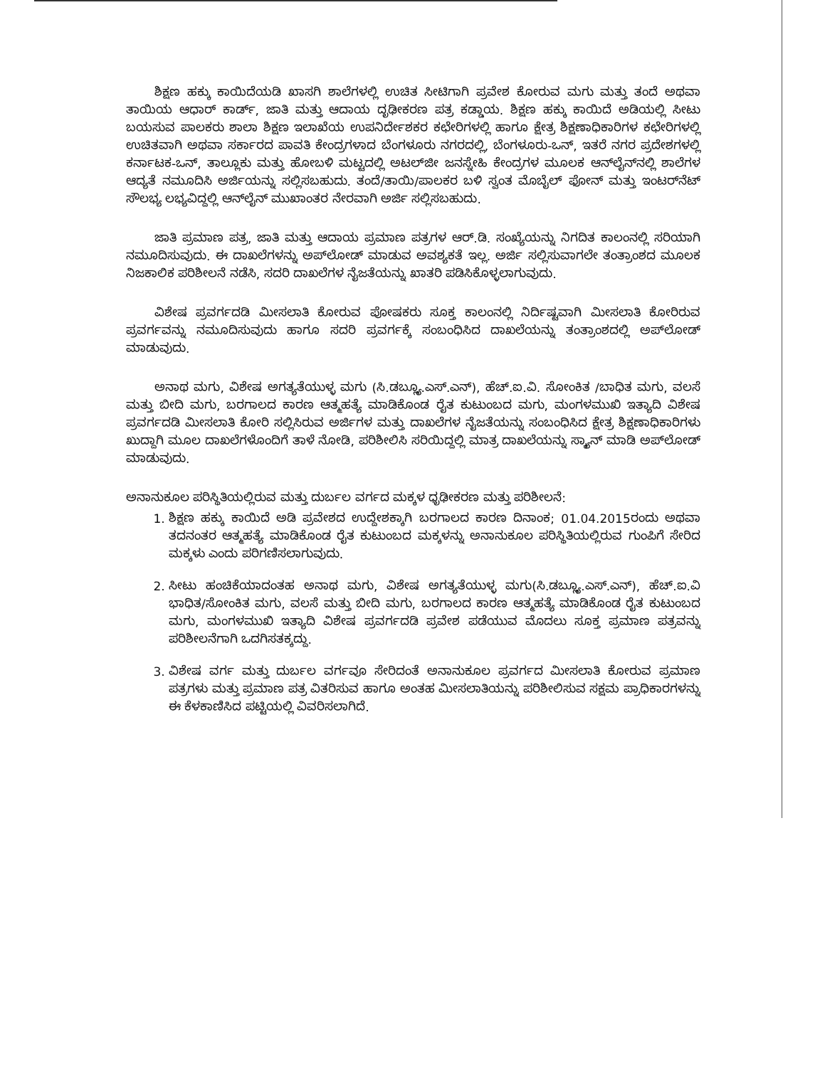ಶಿಕ್ಷಣ ಹಕ್ಕು ಕಾಯಿದೆಯಡಿ ಖಾಸಗಿ ಶಾಲೆಗಳಲ್ಲಿ ಉಚಿತ ಸೀಟಿಗಾಗಿ ಪ್ರವೇಶ ಕೋರುವ ಮಗು ಮತ್ತು ತಂದೆ ಅಥವಾ ತಾಯಿಯ ಆಧಾರ್ ಕಾರ್ಡ್, ಜಾತಿ ಮತ್ತು ಆದಾಯ ದೃಢೀಕರಣ ಪತ್ರ ಕಡ್ಡಾಯ. ಶಿಕ್ಷಣ ಹಕ್ಕು ಕಾಯಿದೆ ಅಡಿಯಲ್ಲಿ ಸೀಟು ಬಯಸುವ ಪಾಲಕರು ಶಾಲಾ ಶಿಕ್ಷಣ ಇಲಾಖೆಯ ಉಪನಿರ್ದೇಶಕರ ಕಛೇರಿಗಳಲ್ಲಿ ಹಾಗೂ ಕ್ಷೇತ್ರ ಶಿಕ್ಷಣಾಧಿಕಾರಿಗಳ ಕಛೇರಿಗಳಲ್ಲಿ ಉಚಿತವಾಗಿ ಅಥವಾ ಸರ್ಕಾರದ ಪಾವತಿ ಕೇಂದ್ರಗಳಾದ ಬೆಂಗಳೂರು ನಗರದಲ್ಲಿ, ಬೆಂಗಳೂರು-ಒನ್, ಇತರೆ ನಗರ ಪ್ರದೇಶಗಳಲ್ಲಿ ಕರ್ನಾಟಕ-ಒನ್, ತಾಲ್ಲೂಕು ಮತ್ತು ಹೋಬಳಿ ಮಟ್ಟದಲ್ಲಿ ಅಟಲ್‌ಜೀ ಜನಸ್ನೇಹಿ ಕೇಂದ್ರಗಳ ಮೂಲಕ ಆನ್‌ಲೈನ್‌ನಲ್ಲಿ ಶಾಲೆಗಳ ಆದ್ಯತೆ ನಮೂದಿಸಿ ಅರ್ಜಿಯನ್ನು ಸಲ್ಲಿಸಬಹುದು. ತಂದೆ/ತಾಯಿ/ಪಾಲಕರ ಬಳಿ ಸ್ವಂತ ಮೊಬೈಲ್ ಫೋನ್ ಮತ್ತು ಇಂಟರ್‌ನೆಟ್ ಸೌಲಭ್ಯ ಲಭ್ಯವಿದ್ದಲ್ಲಿ ಆನ್‌ಲೈನ್ ಮುಖಾಂತರ ನೇರವಾಗಿ ಅರ್ಜಿ ಸಲ್ಲಿಸಬಹುದು.
ಜಾತಿ ಪ್ರಮಾಣ ಪತ್ರ, ಜಾತಿ ಮತ್ತು ಆದಾಯ ಪ್ರಮಾಣ ಪತ್ರಗಳ ಆರ್.ಡಿ. ಸಂಖ್ಯೆಯನ್ನು ನಿಗದಿತ ಕಾಲಂನಲ್ಲಿ ಸರಿಯಾಗಿ ನಮೂದಿಸುವುದು. ಈ ದಾಖಲೆಗಳನ್ನು ಅಪ್‌ಲೋಡ್ ಮಾಡುವ ಅವಶ್ಯಕತೆ ಇಲ್ಲ. ಅರ್ಜಿ ಸಲ್ಲಿಸುವಾಗಲೇ ತಂತ್ರಾಂಶದ ಮೂಲಕ ನಿಜಕಾಲಿಕ ಪರಿಶೀಲನೆ ನಡೆಸಿ, ಸದರಿ ದಾಖಲೆಗಳ ನೈಜತೆಯನ್ನು ಖಾತರಿ ಪಡಿಸಿಕೊಳ್ಳಲಾಗುವುದು.
ವಿಶೇಷ ಪ್ರವರ್ಗದಡಿ ಮೀಸಲಾತಿ ಕೋರುವ ಪೋಷಕರು ಸೂಕ್ತ ಕಾಲಂನಲ್ಲಿ ನಿರ್ದಿಷ್ಟವಾಗಿ ಮೀಸಲಾತಿ ಕೋರಿರುವ ಪ್ರವರ್ಗವನ್ನು ನಮೂದಿಸುವುದು ಹಾಗೂ ಸದರಿ ಪ್ರವರ್ಗಕ್ಕೆ ಸಂಬಂಧಿಸಿದ ದಾಖಲೆಯನ್ನು ತಂತ್ರಾಂಶದಲ್ಲಿ ಅಪ್‌ಲೋಡ್ ಮಾಡುವುದು.
ಅನಾಥ ಮಗು, ವಿಶೇಷ ಅಗತ್ಯತೆಯುಳ್ಳ ಮಗು (ಸಿ.ಡಬ್ಲ್ಯೂ.ಎಸ್.ಎನ್), ಹೆಚ್.ಐ.ವಿ. ಸೋಂಕಿತ /ಬಾಧಿತ ಮಗು, ವಲಸೆ ಮತ್ತು ಬೀದಿ ಮಗು, ಬರಗಾಲದ ಕಾರಣ ಆತ್ಮಹತ್ಯೆ ಮಾಡಿಕೊಂಡ ರೈತ ಕುಟುಂಬದ ಮಗು, ಮಂಗಳಮುಖಿ ಇತ್ಯಾದಿ ವಿಶೇಷ ಪ್ರವರ್ಗದಡಿ ಮೀಸಲಾತಿ ಕೋರಿ ಸಲ್ಲಿಸಿರುವ ಅರ್ಜಿಗಳ ಮತ್ತು ದಾಖಲೆಗಳ ನೈಜತೆಯನ್ನು ಸಂಬಂಧಿಸಿದ ಕ್ಷೇತ್ರ ಶಿಕ್ಷಣಾಧಿಕಾರಿಗಳು ಖುದ್ದಾಗಿ ಮೂಲ ದಾಖಲೆಗಳೊಂದಿಗೆ ತಾಳೆ ನೋಡಿ, ಪರಿಶೀಲಿಸಿ ಸರಿಯಿದ್ದಲ್ಲಿ ಮಾತ್ರ ದಾಖಲೆಯನ್ನು ಸ್ಕ್ಯಾನ್ ಮಾಡಿ ಅಪ್‌ಲೋಡ್ ಮಾಡುವುದು.
ಅನಾನುಕೂಲ ಪರಿಸ್ಥಿತಿಯಲ್ಲಿರುವ ಮತ್ತು ದುರ್ಬಲ ವರ್ಗದ ಮಕ್ಕಳ ಧೃಢೀಕರಣ ಮತ್ತು ಪರಿಶೀಲನೆ:
1. ಶಿಕ್ಷಣ ಹಕ್ಕು ಕಾಯಿದೆ ಅಡಿ ಪ್ರವೇಶದ ಉದ್ದೇಶಕ್ಕಾಗಿ ಬರಗಾಲದ ಕಾರಣ ದಿನಾಂಕ; 01.04.2015ರಂದು ಅಥವಾ ತದನಂತರ ಆತ್ಮಹತ್ಯೆ ಮಾಡಿಕೊಂಡ ರೈತ ಕುಟುಂಬದ ಮಕ್ಕಳನ್ನು ಅನಾನುಕೂಲ ಪರಿಸ್ಥಿತಿಯಲ್ಲಿರುವ ಗುಂಪಿಗೆ ಸೇರಿದ ಮಕ್ಕಳು ಎಂದು ಪರಿಗಣಿಸಲಾಗುವುದು.
2. ಸೀಟು ಹಂಚಿಕೆಯಾದಂತಹ ಅನಾಥ ಮಗು, ವಿಶೇಷ ಅಗತ್ಯತೆಯುಳ್ಳ ಮಗು(ಸಿ.ಡಬ್ಲ್ಯೂ.ಎಸ್.ಎನ್), ಹೆಚ್.ಐ.ವಿ ಭಾಧಿತ/ಸೋಂಕಿತ ಮಗು, ವಲಸೆ ಮತ್ತು ಬೀದಿ ಮಗು, ಬರಗಾಲದ ಕಾರಣ ಆತ್ಮಹತ್ಯೆ ಮಾಡಿಕೊಂಡ ರೈತ ಕುಟುಂಬದ ಮಗು, ಮಂಗಳಮುಖಿ ಇತ್ಯಾದಿ ವಿಶೇಷ ಪ್ರವರ್ಗದಡಿ ಪ್ರವೇಶ ಪಡೆಯುವ ಮೊದಲು ಸೂಕ್ತ ಪ್ರಮಾಣ ಪತ್ರವನ್ನು ಪರಿಶೀಲನೆಗಾಗಿ ಒದಗಿಸತಕ್ಕದ್ದು.
3. ವಿಶೇಷ ವರ್ಗ ಮತ್ತು ದುರ್ಬಲ ವರ್ಗವೂ ಸೇರಿದಂತೆ ಅನಾನುಕೂಲ ಪ್ರವರ್ಗದ ಮೀಸಲಾತಿ ಕೋರುವ ಪ್ರಮಾಣ ಪತ್ರಗಳು ಮತ್ತು ಪ್ರಮಾಣ ಪತ್ರ ವಿತರಿಸುವ ಹಾಗೂ ಅಂತಹ ಮೀಸಲಾತಿಯನ್ನು ಪರಿಶೀಲಿಸುವ ಸಕ್ಷಮ ಪ್ರಾಧಿಕಾರಗಳನ್ನು ಈ ಕೆಳಕಾಣಿಸಿದ ಪಟ್ಟಿಯಲ್ಲಿ ವಿವರಿಸಲಾಗಿದೆ.